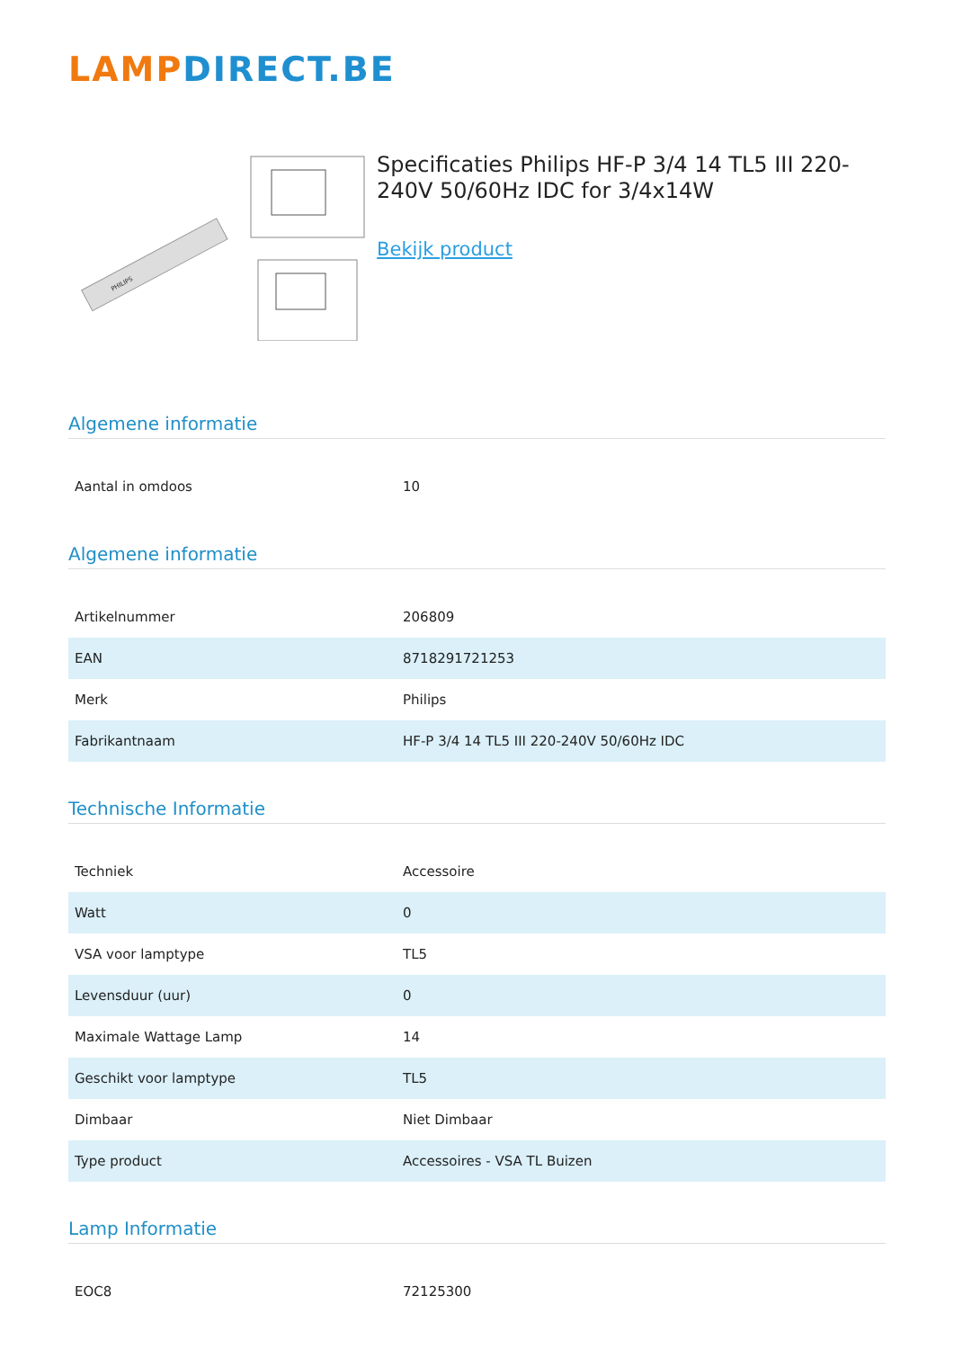LAMP DIRECT.BE
PHILIPS
Specificaties Philips HF-P 3/4 14 TL5 III 220-240V 50/60Hz IDC for 3/4x14W
Bekijk product
Algemene informatie
| Aantal in omdoos | 10 |
Algemene informatie
| Artikelnummer | 206809 |
| EAN | 8718291721253 |
| Merk | Philips |
| Fabrikantnaam | HF-P 3/4 14 TL5 III 220-240V 50/60Hz IDC |
Technische Informatie
| Techniek | Accessoire |
| Watt | 0 |
| VSA voor lamptype | TL5 |
| Levensduur (uur) | 0 |
| Maximale Wattage Lamp | 14 |
| Geschikt voor lamptype | TL5 |
| Dimbaar | Niet Dimbaar |
| Type product | Accessoires - VSA TL Buizen |
Lamp Informatie
| EOC8 | 72125300 |